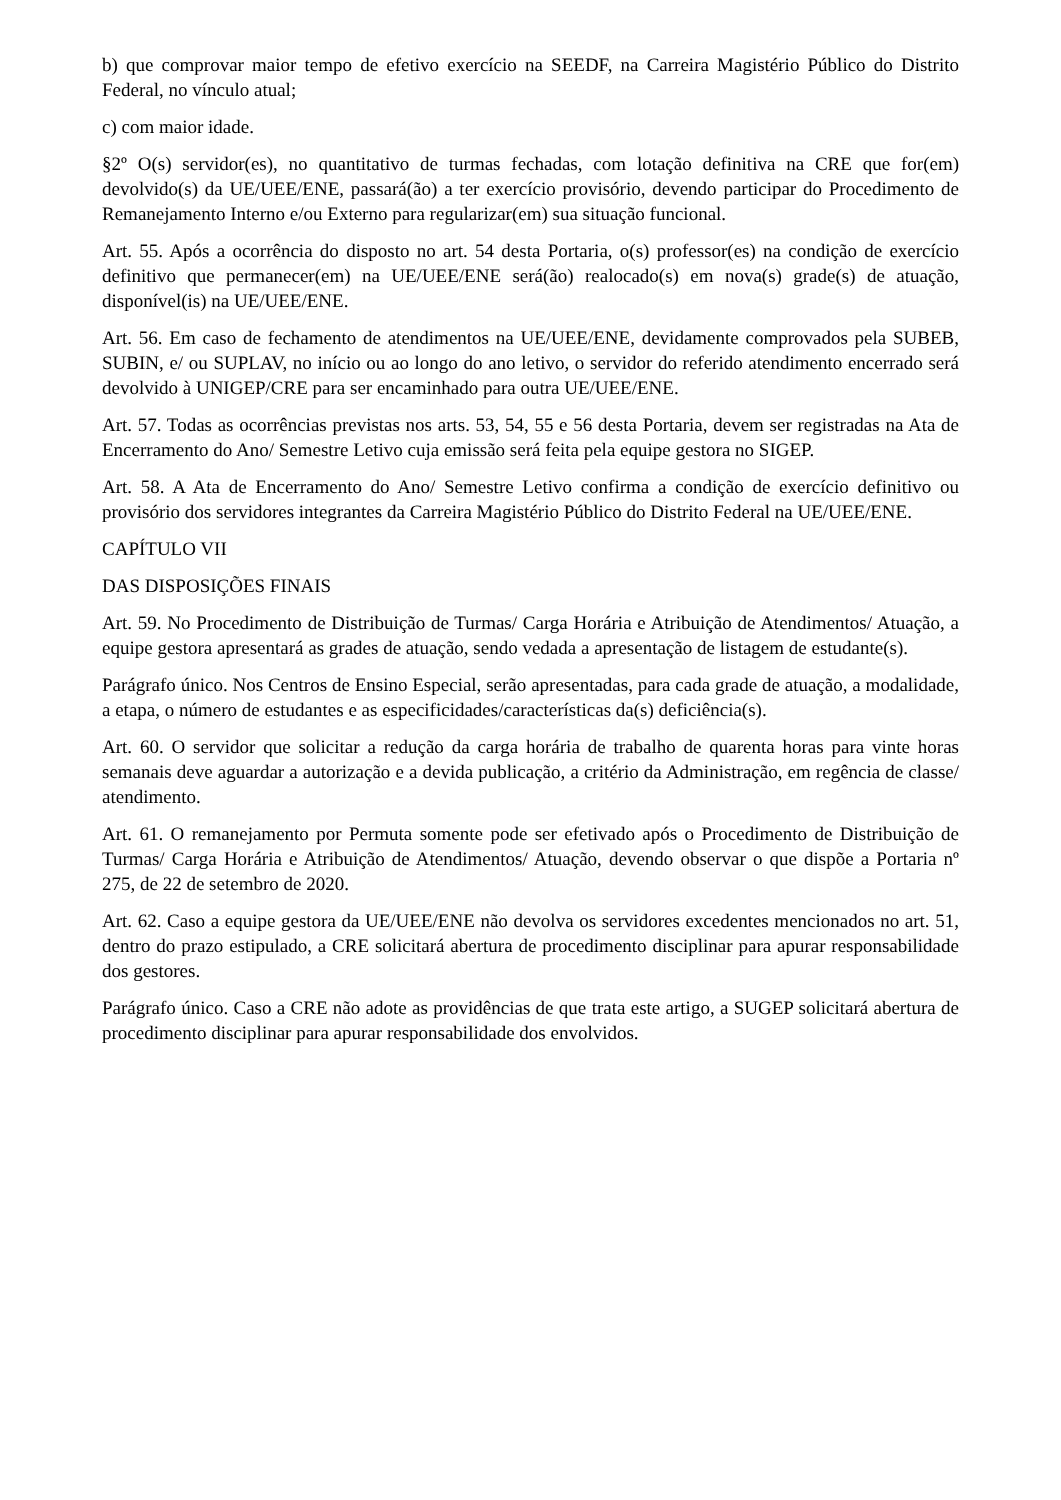b) que comprovar maior tempo de efetivo exercício na SEEDF, na Carreira Magistério Público do Distrito Federal, no vínculo atual;
c) com maior idade.
§2º O(s) servidor(es), no quantitativo de turmas fechadas, com lotação definitiva na CRE que for(em) devolvido(s) da UE/UEE/ENE, passará(ão) a ter exercício provisório, devendo participar do Procedimento de Remanejamento Interno e/ou Externo para regularizar(em) sua situação funcional.
Art. 55. Após a ocorrência do disposto no art. 54 desta Portaria, o(s) professor(es) na condição de exercício definitivo que permanecer(em) na UE/UEE/ENE será(ão) realocado(s) em nova(s) grade(s) de atuação, disponível(is) na UE/UEE/ENE.
Art. 56. Em caso de fechamento de atendimentos na UE/UEE/ENE, devidamente comprovados pela SUBEB, SUBIN, e/ ou SUPLAV, no início ou ao longo do ano letivo, o servidor do referido atendimento encerrado será devolvido à UNIGEP/CRE para ser encaminhado para outra UE/UEE/ENE.
Art. 57. Todas as ocorrências previstas nos arts. 53, 54, 55 e 56 desta Portaria, devem ser registradas na Ata de Encerramento do Ano/ Semestre Letivo cuja emissão será feita pela equipe gestora no SIGEP.
Art. 58. A Ata de Encerramento do Ano/ Semestre Letivo confirma a condição de exercício definitivo ou provisório dos servidores integrantes da Carreira Magistério Público do Distrito Federal na UE/UEE/ENE.
CAPÍTULO VII
DAS DISPOSIÇÕES FINAIS
Art. 59. No Procedimento de Distribuição de Turmas/ Carga Horária e Atribuição de Atendimentos/ Atuação, a equipe gestora apresentará as grades de atuação, sendo vedada a apresentação de listagem de estudante(s).
Parágrafo único. Nos Centros de Ensino Especial, serão apresentadas, para cada grade de atuação, a modalidade, a etapa, o número de estudantes e as especificidades/características da(s) deficiência(s).
Art. 60. O servidor que solicitar a redução da carga horária de trabalho de quarenta horas para vinte horas semanais deve aguardar a autorização e a devida publicação, a critério da Administração, em regência de classe/ atendimento.
Art. 61. O remanejamento por Permuta somente pode ser efetivado após o Procedimento de Distribuição de Turmas/ Carga Horária e Atribuição de Atendimentos/ Atuação, devendo observar o que dispõe a Portaria nº 275, de 22 de setembro de 2020.
Art. 62. Caso a equipe gestora da UE/UEE/ENE não devolva os servidores excedentes mencionados no art. 51, dentro do prazo estipulado, a CRE solicitará abertura de procedimento disciplinar para apurar responsabilidade dos gestores.
Parágrafo único. Caso a CRE não adote as providências de que trata este artigo, a SUGEP solicitará abertura de procedimento disciplinar para apurar responsabilidade dos envolvidos.